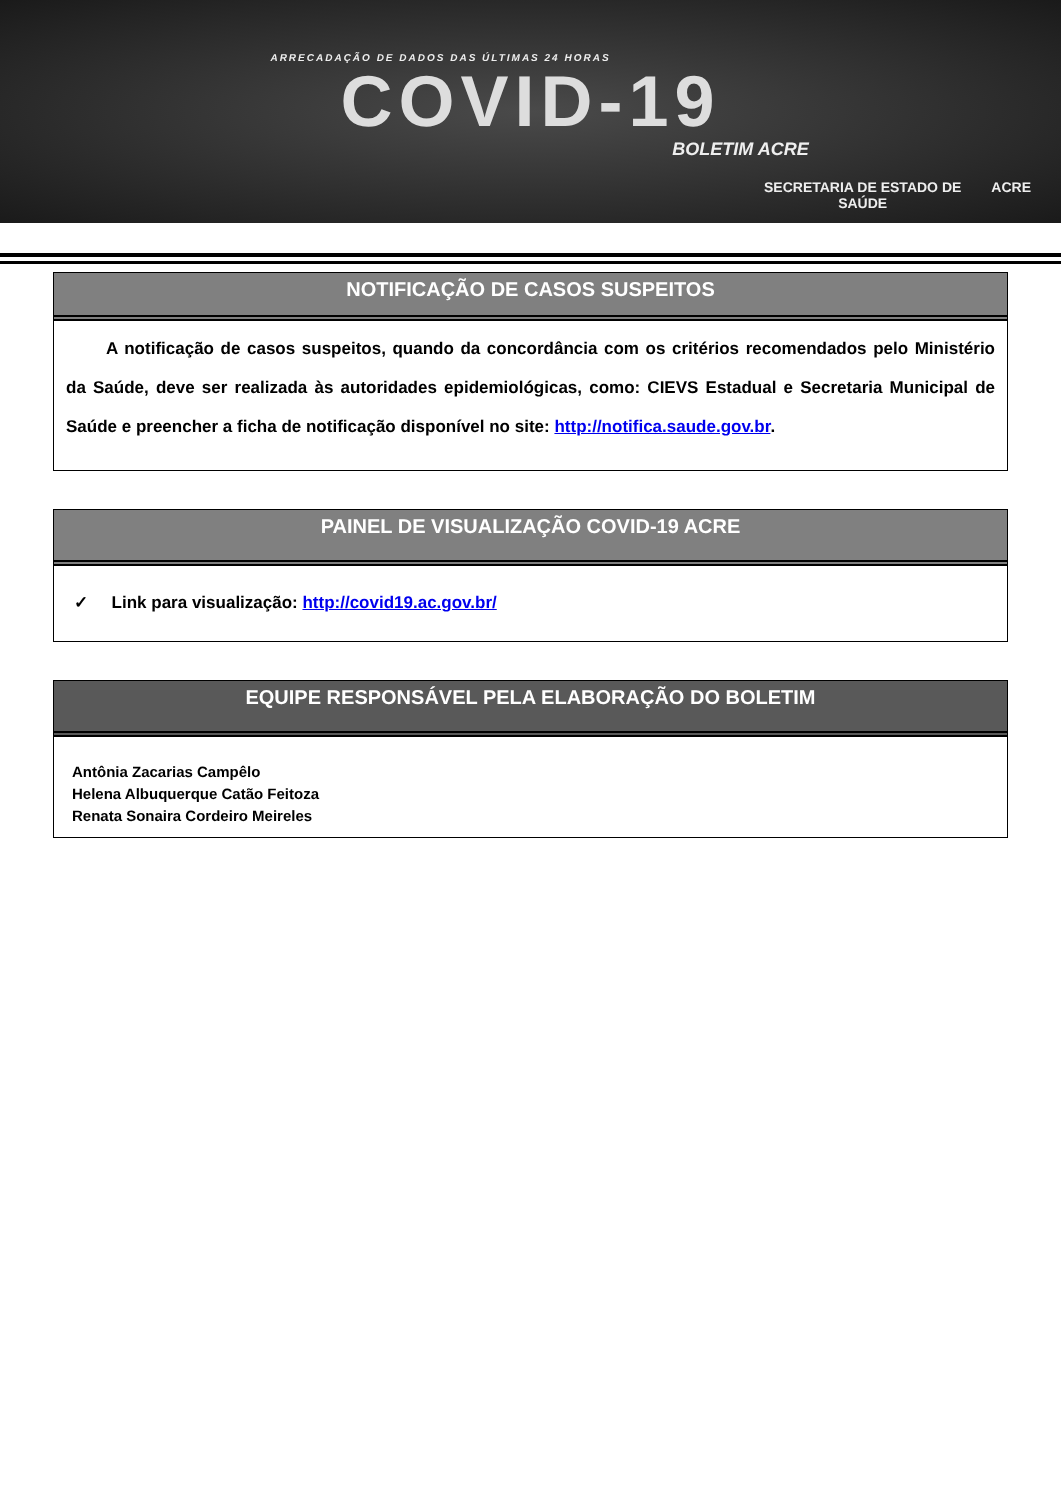ARRECADAÇÃO DE DADOS DAS ÚLTIMAS 24 HORAS
COVID-19
BOLETIM ACRE
SECRETARIA DE ESTADO DE
SAÚDE ACRE
NOTIFICAÇÃO DE CASOS SUSPEITOS
A notificação de casos suspeitos, quando da concordância com os critérios recomendados pelo Ministério da Saúde, deve ser realizada às autoridades epidemiológicas, como: CIEVS Estadual e Secretaria Municipal de Saúde e preencher a ficha de notificação disponível no site: http://notifica.saude.gov.br.
PAINEL DE VISUALIZAÇÃO COVID-19 ACRE
✓ Link para visualização: http://covid19.ac.gov.br/
EQUIPE RESPONSÁVEL PELA ELABORAÇÃO DO BOLETIM
Antônia Zacarias Campêlo
Helena Albuquerque Catão Feitoza
Renata Sonaira Cordeiro Meireles